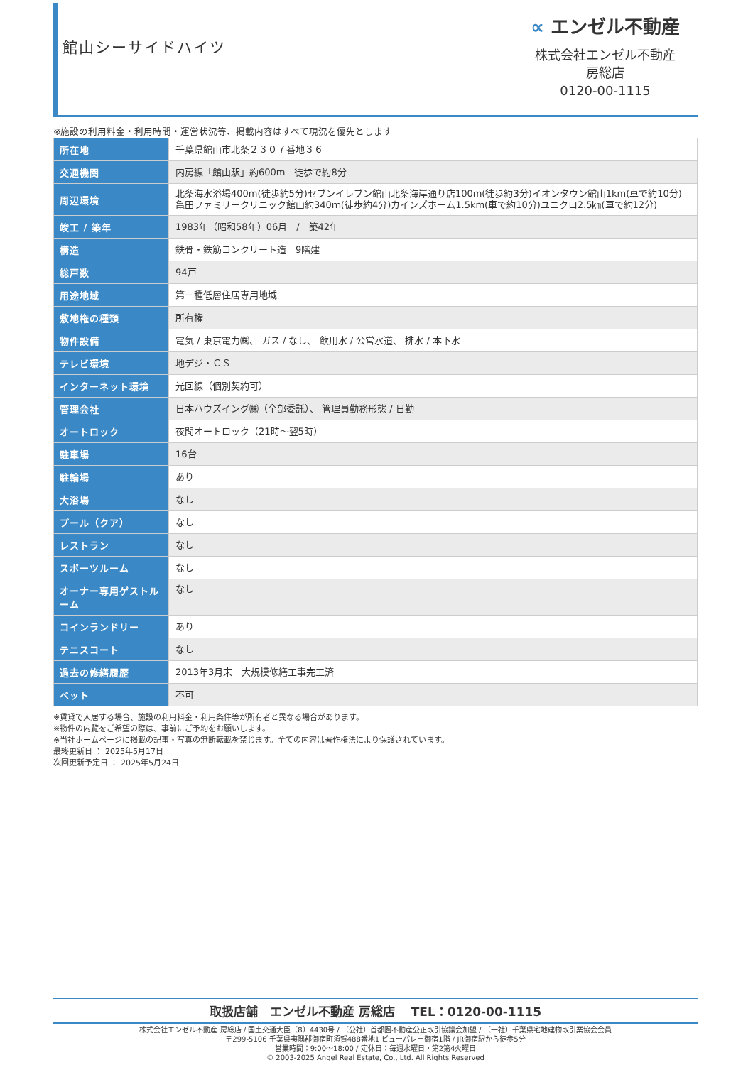館山シーサイドハイツ
∝ エンゼル不動産
株式会社エンゼル不動産
房総店
0120-00-1115
※施設の利用料金・利用時間・運営状況等、掲載内容はすべて現況を優先とします
| 所在地 | 千葉県館山市北条２３０７番地３６ |
| 交通機関 | 内房線「館山駅」約600m 徒歩で約8分 |
| 周辺環境 | 北条海水浴場400m(徒歩約5分)セブンイレブン館山北条海岸通り店100m(徒歩約3分)イオンタウン館山1km(車で約10分)亀田ファミリークリニック館山約340ｍ(徒歩約4分)カインズホーム1.5km(車で約10分)ユニクロ2.5㎞(車で約12分) |
| 竣工 / 築年 | 1983年（昭和58年）06月 / 築42年 |
| 構造 | 鉄骨・鉄筋コンクリート造 9階建 |
| 総戸数 | 94戸 |
| 用途地域 | 第一種低層住居専用地域 |
| 敷地権の種類 | 所有権 |
| 物件設備 | 電気 / 東京電力㈱、 ガス / なし、 飲用水 / 公営水道、 排水 / 本下水 |
| テレビ環境 | 地デジ・ＣＳ |
| インターネット環境 | 光回線（個別契約可） |
| 管理会社 | 日本ハウズイング㈱（全部委託）、 管理員勤務形態 / 日勤 |
| オートロック | 夜間オートロック（21時～翌5時） |
| 駐車場 | 16台 |
| 駐輪場 | あり |
| 大浴場 | なし |
| プール（クア） | なし |
| レストラン | なし |
| スポーツルーム | なし |
| オーナー専用ゲストルーム | なし |
| コインランドリー | あり |
| テニスコート | なし |
| 過去の修繕履歴 | 2013年3月末 大規模修繕工事完工済 |
| ペット | 不可 |
※賃貸で入居する場合、施設の利用料金・利用条件等が所有者と異なる場合があります。
※物件の内覧をご希望の際は、事前にご予約をお願いします。
※当社ホームページに掲載の記事・写真の無断転載を禁じます。全ての内容は著作権法により保護されています。
最終更新日 ： 2025年5月17日
次回更新予定日 ： 2025年5月24日
取扱店舗　エンゼル不動産 房総店　 TEL：0120-00-1115
株式会社エンゼル不動産 房総店 / 国土交通大臣（8）4430号 / （公社）首都圏不動産公正取引協議会加盟 / （一社）千葉県宅地建物取引業協会会員
〒299-5106 千葉県夷隅郡御宿町須賀488番地1 ビューパレー御宿1階 / JR御宿駅から徒歩5分
営業時間：9:00～18:00 / 定休日：毎週水曜日・第2第4火曜日
© 2003-2025 Angel Real Estate, Co., Ltd. All Rights Reserved